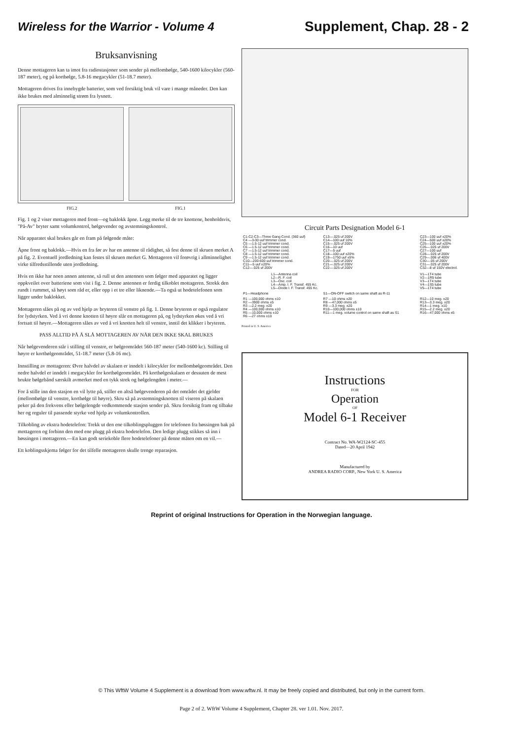Wireless for the Warrior - Volume 4
Supplement, Chap. 28 - 2
Bruksanvisning
Denne mottageren kan ta imot fra radiostasjoner som sender på mellombølge, 540-1600 kilocykler (560-187 meter), og på kortbølge, 5.8-16 megacykler (51-18.7 meter).
Mottageren drives fra innebygde batterier, som ved forsiktig bruk vil vare i mange måneder. Den kan ikke brukes med alminnelig strøm fra lysnett.
FIG.2 FIG.1
Fig. 1 og 2 viser mottageren med front—og baklokk åpne. Legg merke til de tre knottene, henholdsvis, "På-Av" bryter samt volumkontrol, bølgevender og avstemningskontrol.
Når apparatet skal brukes går en fram på følgende måte:
Åpne front og baklokk.—Hvis en fra før av har en antenne til rådighet, så fest denne til skruen merket A på fig. 2. Eventuell jordledning kan festes til skruen merket G. Mottageren vil forøvrig i allminnelighet virke tilfredsstillende uten jordledning.
Hvis en ikke har noen annen antenne, så rull ut den antennen som følger med apparatet og ligger oppkveilet over batteriene som vist i fig. 2. Denne antennen er ferdig tilkoblet mottageren. Strekk den rundt i rummet, så høyt som råd er, eller opp i et tre eller liknende.—Ta også ut hodetelefonen som ligger under baklokket.
Mottageren slåes på og av ved hjelp av bryteren til venstre på fig. 1. Denne bryteren er også regulator for lydstyrken. Ved å vri denne knotten til høyre slår en mottageren på, og lydstyrken økes ved å vri fortsatt til høyre.—Mottageren slåes av ved å vri knotten helt til venstre, inntil det klikker i bryteren.
PASS ALLTID PÅ Å SLÅ MOTTAGEREN AV NÅR DEN IKKE SKAL BRUKES
Når bølgevenderen står i stilling til venstre, er bølgeområdet 560-187 meter (540-1600 kc). Stilling til høyre er kortbølgeområdet, 51-18.7 meter (5.8-16 mc).
Innstilling av mottageren: Øvre halvdel av skalaen er inndelt i kilocykler for mellombølgeområdet. Den nedre halvdel er inndelt i megacykler for kortbølgeområdet. På kortbølgeskalaen er dessuten de mest brukte bølgebånd særskilt avmerket med en tykk strek og bølgelengden i meter.—
For å stille inn den stasjon en vil lytte på, stiller en altså bølgevenderen på det området det gjelder (mellombølge til venstre, kortbølge til høyre). Skru så på avstemningsknotten til viseren på skalaen peker på den frekvens eller bølgelengde vedkommende stasjon sender på. Skru forsiktig fram og tilbake her og reguler til passende styrke ved hjelp av volumkontrollen.
Tilkobling av ekstra hodetelefon: Trekk ut den ene tilkoblingspluggen for telefonen fra bøssingen bak på mottageren og forbinn den med ene plugg på ekstra hodetelefon. Den ledige plugg stikkes så inn i bøssingen i mottageren.—En kan godt seriekoble flere hodetelefoner på denne måten om en vil.—
Ett koblingsskjema følger for det tilfelle mottageren skulle trenge reparasjon.
Circuit Parts Designation Model 6-1
| C1-C2-C3—Three Gang Cond. (360 uuf) C4 —3-30 uuf trimmer cond. C5 —1.5-12 uuf trimmer cond. C6 —1.5-12 uuf trimmer cond. C7 —1.5-12 uuf trimmer cond. C8 —1.5-12 uuf trimmer cond. C9 —1.5-12 uuf trimmer cond. C10—200-600 uuf trimmer cond. C11—5 uuf ±20% C12—.025 uf 200V | C13—.025 uf 200V C14—100 uuf 10% C15—.025 uf 200V C16—10 uuf C17—5 uuf C18—100 uuf ±20% C19—1750 uuf ±5% C20—.025 uf 200V C21—.025 uf 200V C22—.025 uf 200V | C23—100 uuf ±20% C24—500 uuf ±20% C25—100 uuf ±20% C26—.025 uf 200V C27—100 uuf C28—.025 uf 200V C29—.006 uf 400V C30—.05 uf 200V C31—.025 uf 200V C32—8 uf 150V electrol. |
| L1—Antenna coil L2—R. F. coil L3—Osc. coil L4—Amp. I. F. Transf. 455 Kc. L5—Diode I. F. Transf. 455 Kc. | | V1—1T4 tube V2—1R5 tube V3—1T4 tube V4—1S5 tube V5—1T4 tube |
| P1—Headphone | S1—ON-OFF switch on same shaft as R-11 | |
| R1 —100,000 ohms ±10 R2 —3900 ohms ±5 R3 —2.2 meg. ±20 R4 —100,000 ohms ±10 R5 —10,000 ohms ±10 R6 —27 ohms ±10 | R7 —10 ohms ±20 R8 —47,000 ohms ±5 R9 —3.3 meg. ±20 R10—100,000 ohms ±10 R11—1 meg. volume control on same shaft as S1 | R12—10 meg. ±20 R13—3.3 meg. ±20 R14—1 meg. ±10 R15—2.2 meg. ±20 R16—47,000 ohms ±5 |
Printed in U. S. America
Instructions
FOR
Operation
OF
Model 6-1 Receiver
Contract No. WA-W2124-SC-455
Dated—20 April 1942
Manufactured by
ANDREA RADIO CORP., New York U. S. America
Reprint of original Instructions for Operation in the Norwegian language.
© This WftW Volume 4 Supplement is a download from www.wftw.nl. It may be freely copied and distributed, but only in the current form.
Page 2 of 2. WftW Volume 4 Supplement, Chapter 28. ver 1.01. Nov. 2017.